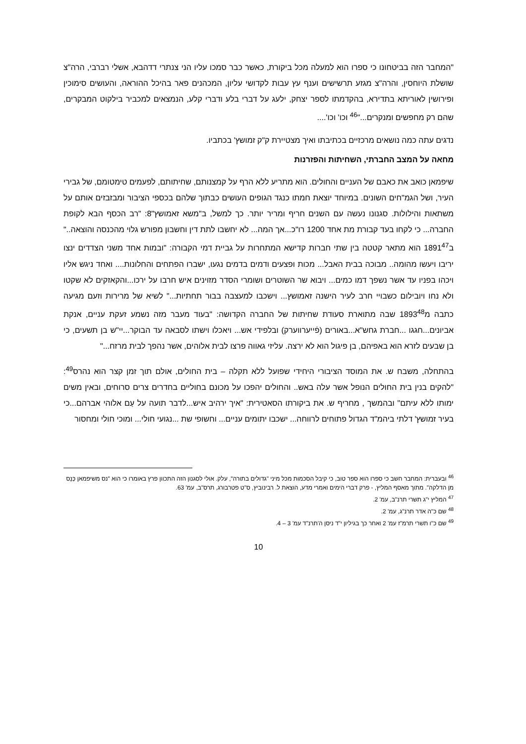"המחבר הזה בביטחונו כי ספרו הוא למעלה מכל ביקורת, כאשר כבר סמכו עליו הני צנתרי דדהבא, אשלי רברבי, הרה"צ שושלת היוחסין, והרה"צ מגזע תרשישים וענף עץ עבות לקדושי עליון, המכהנים פאר בהיכל ההוראה, והעושים סימוכין ופירושין לאוריתא בתדירא, בהקדמתו לספר יצחק, ילעג על דברי בלע ודברי קלע, הנמצאים למכביר בילקוט המבקרים, שהם רק מחפשים ומנקרים..."<sup>46</sup> וכו' וכו'....
נדגים עתה כמה נושאים מרכזיים בכתיבתו ואיך מצטיירת ק"ק זמושץ' בכתביו.
מחאה על המצב החברתי, השחיתות והפזרנות
שיפמאן כואב את כאבם של העניים והחולים. הוא מתריע ללא הרף על קמצנותם, שחיתותם, לפעמים טימטומם, של גבירי העיר, ושל הגמ"חים השונים. במיוחד יוצאת חמתו כנגד הגופים העושים כבתוך שלהם בכספי הציבור ומבזבזים אותם על משתאות והילולות. סגנונו נעשה עם השנים חריף ומריר יותר. כך למשל, ב"משא זאמושץ"8: "רב הכסף הבא לקופת החברה... כי לקחו בעד קבורת מת אחד 1200 רו"כ...אך המה... לא יחשבו לתת דין וחשבון מפורש גלוי מהכנסה והוצאה.." ב1891<sup>47</sup> הוא מתאר קטטה בין שתי חברות קדישא המתחרות על גביית דמי הקבורה: "ובמות אחד משני הצדדים ינצו יריבו ויעשו מהומה.. מבוכה בבית האבל... מכות ופצעים ודמים בדמים נגעו, ישברו הפתחים והחלונות.... ואחד ניגש אליו ויכהו בפניו עד אשר נשפך דמו כמים... ויבוא שר השוטרים ושומרי הסדר מזוינים איש חרבו על ירכו...והקאזקים לא שקטו ולא נחו ויובילום כשבויי חרב לעיר הישנה זאמושץ... וישכבו למעצבה בבור תחתיות..." לשיא של מרירות וזעם מגיעה כתבה מ1893<sup>48</sup> שבה מתוארת סעודת שחיתות של החברה הקדושה: "בעוד מעבר מזה נשמע זעקת עניים, אנקת אביונים...חגגו ...חברת גחש"א...באורים (פֿייערווערק) ובלפידי אש... ויאכלו וישתו לסבאה עד הבוקר...יי"ש בן תשעים, כי בן שבעים לזרא הוא באפיהם, בן פיגול הוא לא ירצה. עליזי גאווה פרצו לבית אלוהים, אשר נהפך לבית מרזח..."
בהתחלה, משבח ש. את המוסד הציבורי היחידי שפועל ללא תקלה – בית החולים, אולם תוך זמן קצר הוא נהרס<sup>49</sup>: "להקים בנין בית החולים הנופל אשר עלה באש.. והחולים יהפכו על מכונם בחוליים בחדרים צרים סרוחים, ובאין משים ימותו ללא עיתם" ובהמשך , מחריף ש. את ביקורתו הסאטירית: "איך ירהיב איש...לדבר תועה על עַם אלוהי אברהם...כי בעיר זמושץ' דלתי ביהמ"ד הגדול פתוחים לרווחה... ישכבו יתומים עניים... וחשופי שת ...נגועי חולי... ומוכי חולי ומחסור
<sup>46</sup> ובעברית: המחבר חשב כי ספרו הוא ספר טוב, כי קיבל הסכמות מכל מיני "גדולים בתורה", עלק. אולי לסגנון הזה התכוון פרץ באומרו כי הוא "נס משיפמאן כְּנֵס מן הדלקה". מתוך מאסף המליץ, - פרק דברי הימים ואמרי מדע, הוצאת ל. רבינוביץ, ס"ט פטרבורג, תרס"ב, עמ' 63.
<sup>47</sup> המליץ י"ג תשרי תרנ"ב, עמ' 2.
<sup>48</sup> שם כ"ה אדר תרנ"ג, עמ' 2.
<sup>49</sup> שם כ"ו תשרי תרמ"ז עמ' 2 ואחר כך בגיליון י"ד ניסן ה'תרנ"ד עמ' 3 – 4.
10